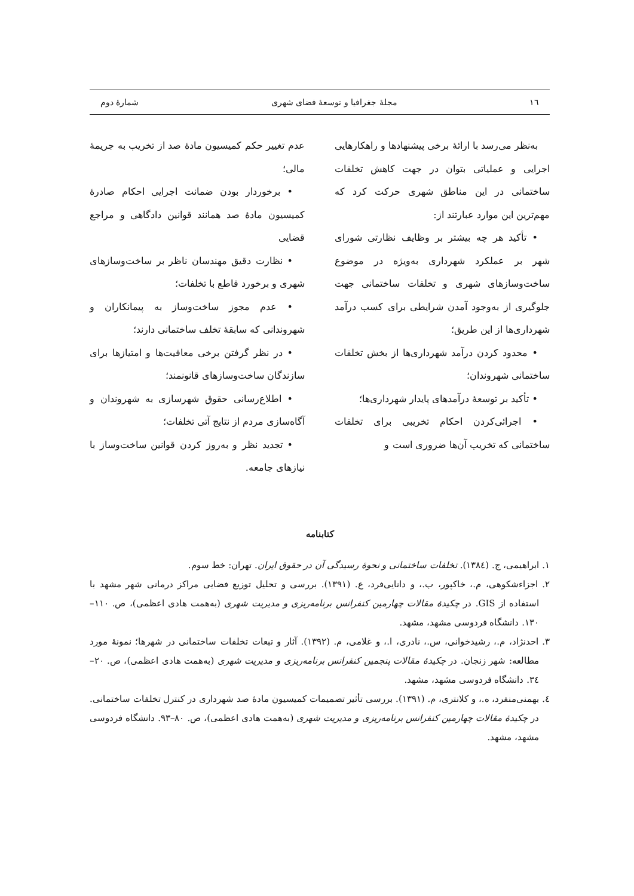١٦ مجلهٔ جغرافیا و توسعهٔ فضای شهری شمارهٔ دوم
به‌نظر می‌رسد با ارائهٔ برخی پیشنهادها و راهکارهایی اجرایی و عملیاتی بتوان در جهت کاهش تخلفات ساختمانی در این مناطق شهری حرکت کرد که مهم‌ترین این موارد عبارتند از:
• تأکید هر چه بیشتر بر وظایف نظارتی شورای شهر بر عملکرد شهرداری به‌ویژه در موضوع ساخت‌وسازهای شهری و تخلفات ساختمانی جهت جلوگیری از به‌وجود آمدن شرایطی برای کسب درآمد شهرداری‌ها از این طریق؛
• محدود کردن درآمد شهرداری‌ها از بخش تخلفات ساختمانی شهروندان؛
• تأکید بر توسعهٔ درآمدهای پایدار شهرداری‌ها؛
• اجرائی‌کردن احکام تخریبی برای تخلفات ساختمانی که تخریب آن‌ها ضروری است و
عدم تغییر حکم کمیسیون مادهٔ صد از تخریب به جریمهٔ مالی؛
• برخوردار بودن ضمانت اجرایی احکام صادرهٔ کمیسیون مادهٔ صد همانند قوانین دادگاهی و مراجع قضایی
• نظارت دقیق مهندسان ناظر بر ساخت‌وسازهای شهری و برخورد قاطع با تخلفات؛
• عدم مجوز ساخت‌وساز به پیمانکاران و شهروندانی که سابقهٔ تخلف ساختمانی دارند؛
• در نظر گرفتن برخی معافیت‌ها و امتیازها برای سازندگان ساخت‌وسازهای قانونمند؛
• اطلاع‌رسانی حقوق شهرسازی به شهروندان و آگاه‌سازی مردم از نتایج آتی تخلفات؛
• تجدید نظر و به‌روز کردن قوانین ساخت‌وساز با نیازهای جامعه.
کتابنامه
١. ابراهیمی، ج. (١٣٨٤). تخلفات ساختمانی و نحوهٔ رسیدگی آن در حقوق ایران. تهران: خط سوم.
٢. اجزاءشکوهی، م.، خاکپور، ب.، و دانایی‌فرد، ع. (١٣٩١). بررسی و تحلیل توزیع فضایی مراکز درمانی شهر مشهد با استفاده از GIS. در چکیدهٔ مقالات چهارمین کنفرانس برنامه‌ریزی و مدیریت شهری (به‌همت هادی اعظمی)، ص. ١١٠–١٣٠. دانشگاه فردوسی مشهد، مشهد.
٣. احدنژاد، م.، رشیدخوانی، س.، نادری، ا.، و غلامی، م. (١٣٩٢). آثار و تبعات تخلفات ساختمانی در شهرها؛ نمونهٔ مورد مطالعه: شهر زنجان. در چکیدهٔ مقالات پنجمین کنفرانس برنامه‌ریزی و مدیریت شهری (به‌همت هادی اعظمی)، ص. ٢٠–٣٤. دانشگاه فردوسی مشهد، مشهد.
٤. بهمنی‌منفرد، ه.، و کلانتری، م. (١٣٩١). بررسی تأثیر تصمیمات کمیسیون مادهٔ صد شهرداری در کنترل تخلفات ساختمانی. در چکیدهٔ مقالات چهارمین کنفرانس برنامه‌ریزی و مدیریت شهری (به‌همت هادی اعظمی)، ص. ٨٠–٩٣. دانشگاه فردوسی مشهد، مشهد.